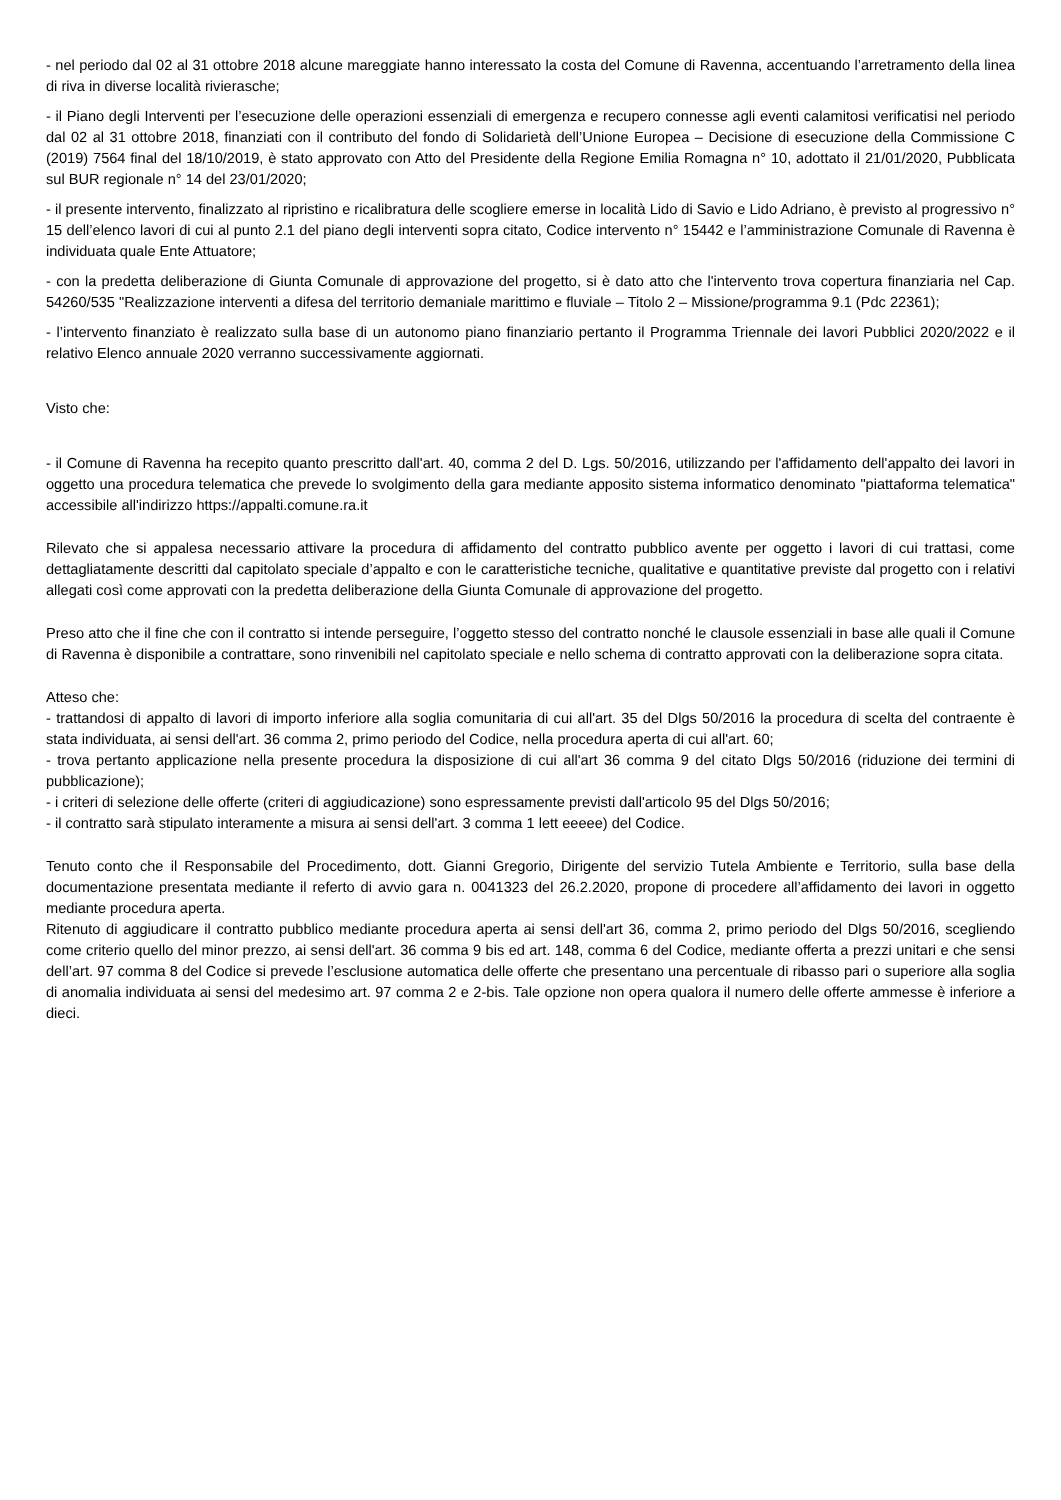- nel periodo dal 02 al 31 ottobre 2018 alcune mareggiate hanno interessato la costa del Comune di Ravenna, accentuando l’arretramento della linea di riva in diverse località rivierasche;
- il Piano degli Interventi per l’esecuzione delle operazioni essenziali di emergenza e recupero connesse agli eventi calamitosi verificatisi nel periodo dal 02 al 31 ottobre 2018, finanziati con il contributo del fondo di Solidarietà dell’Unione Europea – Decisione di esecuzione della Commissione C (2019) 7564 final del 18/10/2019, è stato approvato con Atto del Presidente della Regione Emilia Romagna n° 10, adottato il 21/01/2020, Pubblicata sul BUR regionale n° 14 del 23/01/2020;
- il presente intervento, finalizzato al ripristino e ricalibratura delle scogliere emerse in località Lido di Savio e Lido Adriano, è previsto al progressivo n° 15 dell’elenco lavori di cui al punto 2.1 del piano degli interventi sopra citato, Codice intervento n° 15442 e l’amministrazione Comunale di Ravenna è individuata quale Ente Attuatore;
- con la predetta deliberazione di Giunta Comunale di approvazione del progetto, si è dato atto che l'intervento trova copertura finanziaria nel Cap. 54260/535 "Realizzazione interventi a difesa del territorio demaniale marittimo e fluviale – Titolo 2 – Missione/programma 9.1 (Pdc 22361);
- l’intervento finanziato è realizzato sulla base di un autonomo piano finanziario pertanto il Programma Triennale dei lavori Pubblici 2020/2022 e il relativo Elenco annuale 2020 verranno successivamente aggiornati.
Visto che:
- il Comune di Ravenna ha recepito quanto prescritto dall'art. 40, comma 2 del D. Lgs. 50/2016, utilizzando per l'affidamento dell'appalto dei lavori in oggetto una procedura telematica che prevede lo svolgimento della gara mediante apposito sistema informatico denominato "piattaforma telematica" accessibile all'indirizzo https://appalti.comune.ra.it
Rilevato che si appalesa necessario attivare la procedura di affidamento del contratto pubblico avente per oggetto i lavori di cui trattasi, come dettagliatamente descritti dal capitolato speciale d’appalto e con le caratteristiche tecniche, qualitative e quantitative previste dal progetto con i relativi allegati così come approvati con la predetta deliberazione della Giunta Comunale di approvazione del progetto.
Preso atto che il fine che con il contratto si intende perseguire, l’oggetto stesso del contratto nonché le clausole essenziali in base alle quali il Comune di Ravenna è disponibile a contrattare, sono rinvenibili nel capitolato speciale e nello schema di contratto approvati con la deliberazione sopra citata.
Atteso che:
- trattandosi di appalto di lavori di importo inferiore alla soglia comunitaria di cui all'art. 35 del Dlgs 50/2016 la procedura di scelta del contraente è stata individuata, ai sensi dell'art. 36 comma 2, primo periodo del Codice, nella procedura aperta di cui all'art. 60;
- trova pertanto applicazione nella presente procedura la disposizione di cui all'art 36 comma 9 del citato Dlgs 50/2016 (riduzione dei termini di pubblicazione);
- i criteri di selezione delle offerte (criteri di aggiudicazione) sono espressamente previsti dall'articolo 95 del Dlgs 50/2016;
- il contratto sarà stipulato interamente a misura ai sensi dell'art. 3 comma 1 lett eeeee) del Codice.
Tenuto conto che il Responsabile del Procedimento, dott. Gianni Gregorio, Dirigente del servizio Tutela Ambiente e Territorio, sulla base della documentazione presentata mediante il referto di avvio gara n. 0041323 del 26.2.2020, propone di procedere all’affidamento dei lavori in oggetto mediante procedura aperta.
Ritenuto di aggiudicare il contratto pubblico mediante procedura aperta ai sensi dell'art 36, comma 2, primo periodo del Dlgs 50/2016, scegliendo come criterio quello del minor prezzo, ai sensi dell'art. 36 comma 9 bis ed art. 148, comma 6 del Codice, mediante offerta a prezzi unitari e che sensi dell’art. 97 comma 8 del Codice si prevede l’esclusione automatica delle offerte che presentano una percentuale di ribasso pari o superiore alla soglia di anomalia individuata ai sensi del medesimo art. 97 comma 2 e 2-bis. Tale opzione non opera qualora il numero delle offerte ammesse è inferiore a dieci.